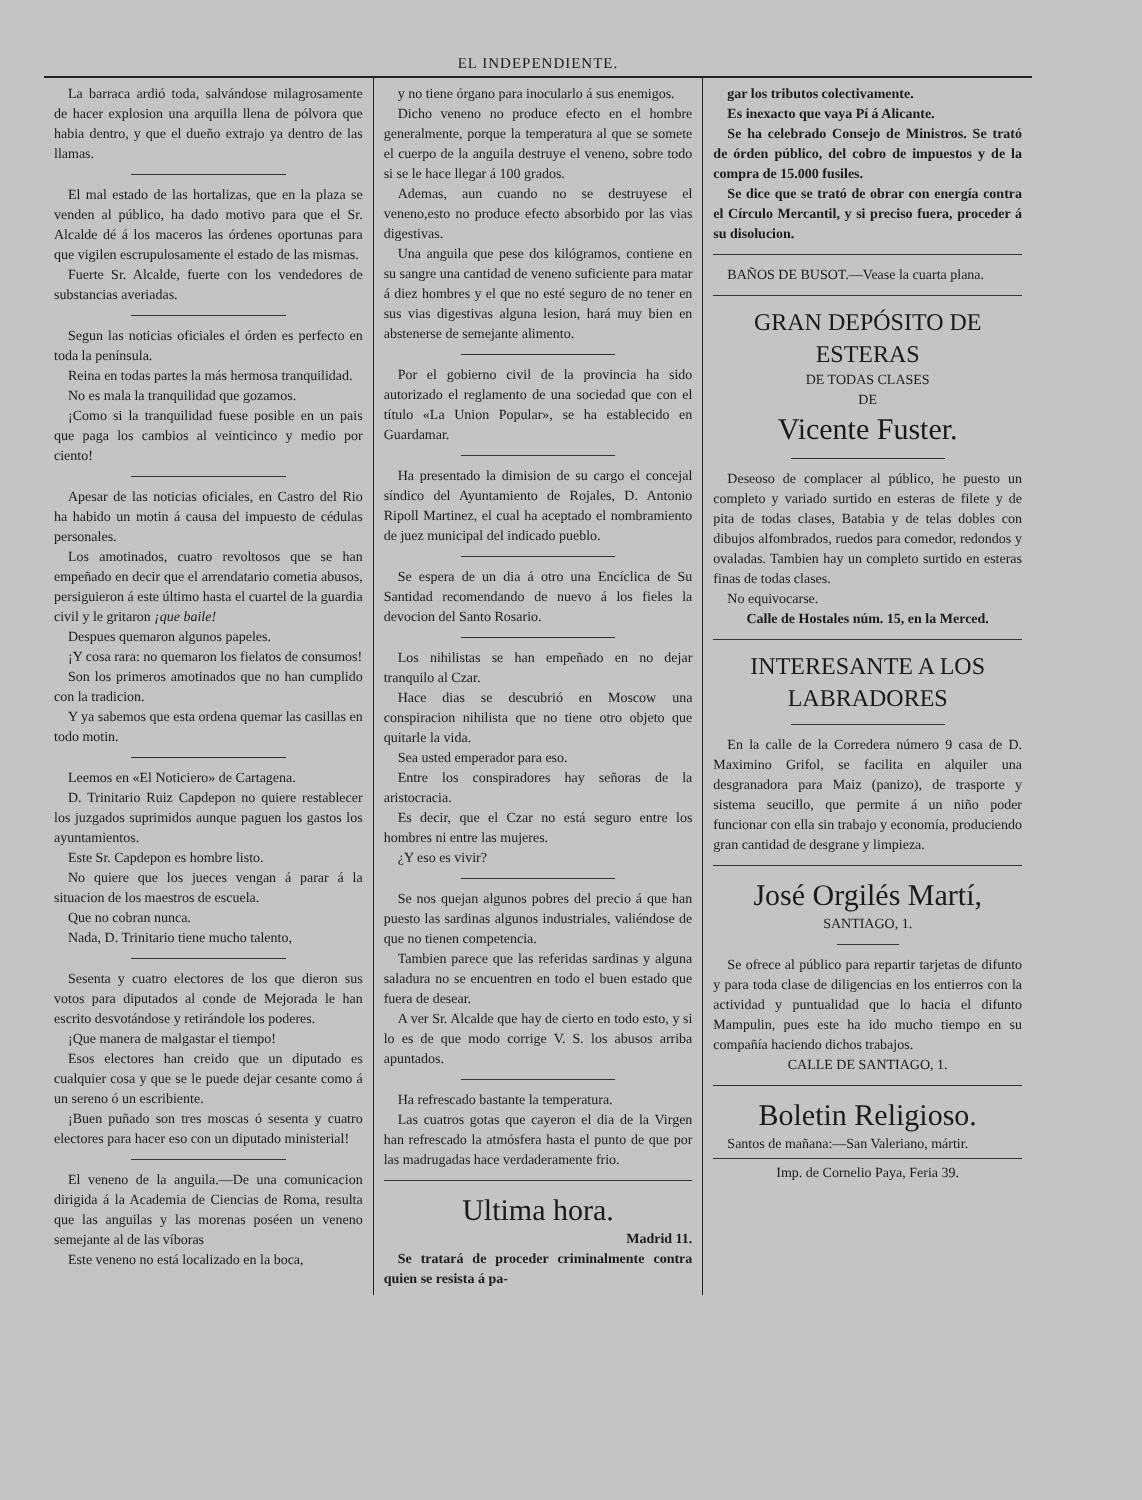EL INDEPENDIENTE.
La barraca ardió toda, salvándose milagrosamente de hacer explosion una arquilla llena de pólvora que habia dentro, y que el dueño extrajo ya dentro de las llamas.
El mal estado de las hortalizas, que en la plaza se venden al público, ha dado motivo para que el Sr. Alcalde dé á los maceros las órdenes oportunas para que vigilen escrupulosamente el estado de las mismas.
Fuerte Sr. Alcalde, fuerte con los vendedores de substancias averiadas.
Segun las noticias oficiales el órden es perfecto en toda la península.
Reina en todas partes la más hermosa tranquilidad.
No es mala la tranquilidad que gozamos.
¡Como si la tranquilidad fuese posible en un pais que paga los cambios al veinticinco y medio por ciento!
Apesar de las noticias oficiales, en Castro del Rio ha habido un motin á causa del impuesto de cédulas personales.
Los amotinados, cuatro revoltosos que se han empeñado en decir que el arrendatario cometia abusos, persiguieron á este último hasta el cuartel de la guardia civil y le gritaron ¡que baile!
Despues quemaron algunos papeles.
¡Y cosa rara: no quemaron los fielatos de consumos!
Son los primeros amotinados que no han cumplido con la tradicion.
Y ya sabemos que esta ordena quemar las casillas en todo motin.
Leemos en «El Noticiero» de Cartagena.
D. Trinitario Ruiz Capdepon no quiere restablecer los juzgados suprimidos aunque paguen los gastos los ayuntamientos.
Este Sr. Capdepon es hombre listo.
No quiere que los jueces vengan á parar á la situacion de los maestros de escuela.
Que no cobran nunca.
Nada, D. Trinitario tiene mucho talento,
Sesenta y cuatro electores de los que dieron sus votos para diputados al conde de Mejorada le han escrito desvotándose y retirándole los poderes.
¡Que manera de malgastar el tiempo!
Esos electores han creido que un diputado es cualquier cosa y que se le puede dejar cesante como á un sereno ó un escribiente.
¡Buen puñado son tres moscas ó sesenta y cuatro electores para hacer eso con un diputado ministerial!
El veneno de la anguila.—De una comunicacion dirigida á la Academia de Ciencias de Roma, resulta que las anguilas y las morenas poséen un veneno semejante al de las víboras
Este veneno no está localizado en la boca,
y no tiene órgano para inocularlo á sus enemigos.
Dicho veneno no produce efecto en el hombre generalmente, porque la temperatura al que se somete el cuerpo de la anguila destruye el veneno, sobre todo si se le hace llegar á 100 grados.
Ademas, aun cuando no se destruyese el veneno,esto no produce efecto absorbido por las vias digestivas.
Una anguila que pese dos kilógramos, contiene en su sangre una cantidad de veneno suficiente para matar á diez hombres y el que no esté seguro de no tener en sus vias digestivas alguna lesion, hará muy bien en abstenerse de semejante alimento.
Por el gobierno civil de la provincia ha sido autorizado el reglamento de una sociedad que con el título «La Union Popular», se ha establecido en Guardamar.
Ha presentado la dimision de su cargo el concejal síndico del Ayuntamiento de Rojales, D. Antonio Ripoll Martinez, el cual ha aceptado el nombramiento de juez municipal del indicado pueblo.
Se espera de un dia á otro una Encíclica de Su Santidad recomendando de nuevo á los fieles la devocion del Santo Rosario.
Los nihilistas se han empeñado en no dejar tranquilo al Czar.
Hace dias se descubrió en Moscow una conspiracion nihilista que no tiene otro objeto que quitarle la vida.
Sea usted emperador para eso.
Entre los conspiradores hay señoras de la aristocracia.
Es decir, que el Czar no está seguro entre los hombres ni entre las mujeres.
¿Y eso es vivir?
Se nos quejan algunos pobres del precio á que han puesto las sardinas algunos industriales, valiéndose de que no tienen competencia.
Tambien parece que las referidas sardinas y alguna saladura no se encuentren en todo el buen estado que fuera de desear.
A ver Sr. Alcalde que hay de cierto en todo esto, y si lo es de que modo corrige V. S. los abusos arriba apuntados.
Ha refrescado bastante la temperatura.
Las cuatros gotas que cayeron el dia de la Virgen han refrescado la atmósfera hasta el punto de que por las madrugadas hace verdaderamente frio.
Ultima hora.
Madrid 11.
Se tratará de proceder criminalmente contra quien se resista á pa-
gar los tributos colectivamente.
Es inexacto que vaya Pí á Alicante.
Se ha celebrado Consejo de Ministros. Se trató de órden público, del cobro de impuestos y de la compra de 15.000 fusiles.
Se dice que se trató de obrar con energía contra el Círculo Mercantil, y si preciso fuera, proceder á su disolucion.
BAÑOS DE BUSOT.—Vease la cuarta plana.
GRAN DEPÓSITO DE ESTERAS
DE TODAS CLASES
DE
Vicente Fuster.
Deseoso de complacer al público, he puesto un completo y variado surtido en esteras de filete y de pita de todas clases, Batabia y de telas dobles con dibujos alfombrados, ruedos para comedor, redondos y ovaladas. Tambien hay un completo surtido en esteras finas de todas clases.
No equivocarse.
Calle de Hostales núm. 15, en la Merced.
INTERESANTE A LOS LABRADORES
En la calle de la Corredera número 9 casa de D. Maximino Grifol, se facilita en alquiler una desgranadora para Maiz (panizo), de trasporte y sistema seucillo, que permite á un niño poder funcionar con ella sin trabajo y economía, produciendo gran cantidad de desgrane y limpieza.
José Orgilés Martí,
SANTIAGO, 1.
Se ofrece al público para repartir tarjetas de difunto y para toda clase de diligencias en los entierros con la actividad y puntualidad que lo hacia el difunto Mampulin, pues este ha ido mucho tiempo en su compañía haciendo dichos trabajos.
CALLE DE SANTIAGO, 1.
Boletin Religioso.
Santos de mañana:—San Valeriano, mártir.
Imp. de Cornelio Paya, Feria 39.